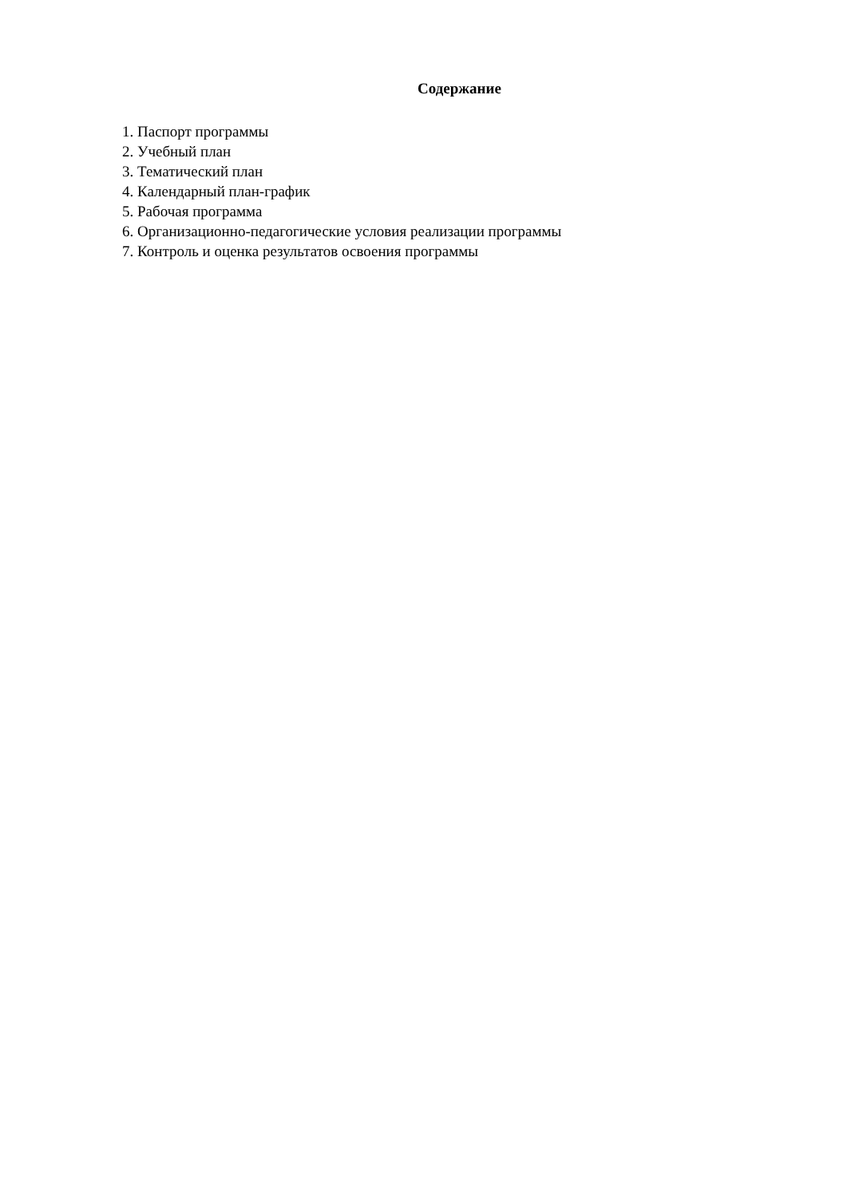Содержание
1. Паспорт программы
2. Учебный план
3. Тематический план
4. Календарный план-график
5. Рабочая программа
6. Организационно-педагогические условия реализации программы
7. Контроль и оценка результатов освоения программы